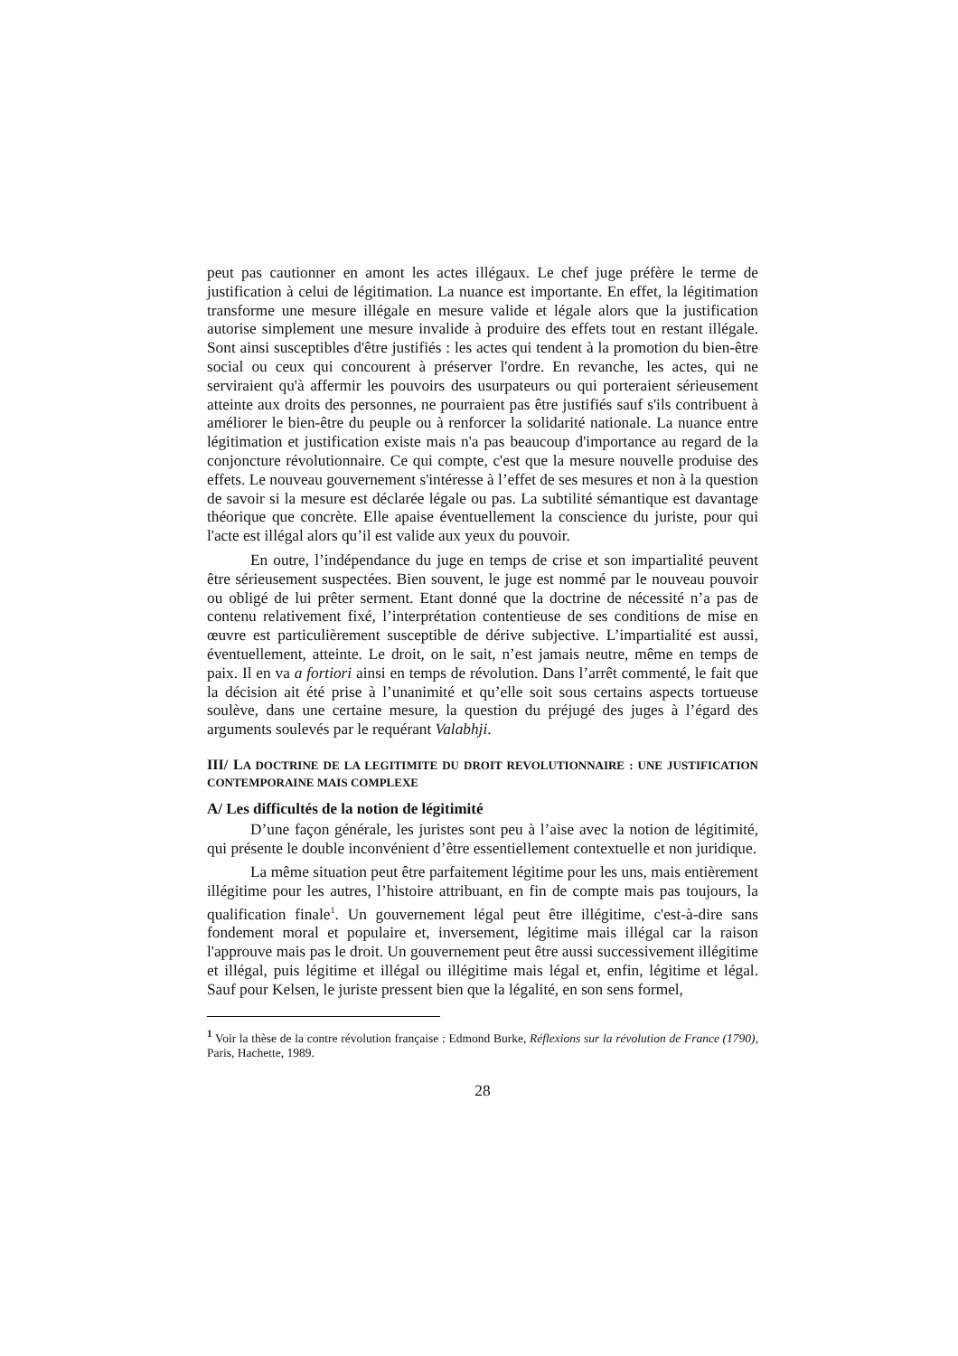peut pas cautionner en amont les actes illégaux. Le chef juge préfère le terme de justification à celui de légitimation. La nuance est importante. En effet, la légitimation transforme une mesure illégale en mesure valide et légale alors que la justification autorise simplement une mesure invalide à produire des effets tout en restant illégale. Sont ainsi susceptibles d'être justifiés : les actes qui tendent à la promotion du bien-être social ou ceux qui concourent à préserver l'ordre. En revanche, les actes, qui ne serviraient qu'à affermir les pouvoirs des usurpateurs ou qui porteraient sérieusement atteinte aux droits des personnes, ne pourraient pas être justifiés sauf s'ils contribuent à améliorer le bien-être du peuple ou à renforcer la solidarité nationale. La nuance entre légitimation et justification existe mais n'a pas beaucoup d'importance au regard de la conjoncture révolutionnaire. Ce qui compte, c'est que la mesure nouvelle produise des effets. Le nouveau gouvernement s'intéresse à l’effet de ses mesures et non à la question de savoir si la mesure est déclarée légale ou pas. La subtilité sémantique est davantage théorique que concrète. Elle apaise éventuellement la conscience du juriste, pour qui l'acte est illégal alors qu’il est valide aux yeux du pouvoir.
En outre, l’indépendance du juge en temps de crise et son impartialité peuvent être sérieusement suspectées. Bien souvent, le juge est nommé par le nouveau pouvoir ou obligé de lui prêter serment. Etant donné que la doctrine de nécessité n’a pas de contenu relativement fixé, l’interprétation contentieuse de ses conditions de mise en œuvre est particulièrement susceptible de dérive subjective. L’impartialité est aussi, éventuellement, atteinte. Le droit, on le sait, n’est jamais neutre, même en temps de paix. Il en va a fortiori ainsi en temps de révolution. Dans l’arrêt commenté, le fait que la décision ait été prise à l’unanimité et qu’elle soit sous certains aspects tortueuse soulève, dans une certaine mesure, la question du préjugé des juges à l’égard des arguments soulevés par le requérant Valabhji.
III/ LA DOCTRINE DE LA LEGITIMITE DU DROIT REVOLUTIONNAIRE : UNE JUSTIFICATION CONTEMPORAINE MAIS COMPLEXE
A/ Les difficultés de la notion de légitimité
D’une façon générale, les juristes sont peu à l’aise avec la notion de légitimité, qui présente le double inconvénient d’être essentiellement contextuelle et non juridique.
La même situation peut être parfaitement légitime pour les uns, mais entièrement illégitime pour les autres, l’histoire attribuant, en fin de compte mais pas toujours, la qualification finale<sup>1</sup>. Un gouvernement légal peut être illégitime, c'est-à-dire sans fondement moral et populaire et, inversement, légitime mais illégal car la raison l'approuve mais pas le droit. Un gouvernement peut être aussi successivement illégitime et illégal, puis légitime et illégal ou illégitime mais légal et, enfin, légitime et légal. Sauf pour Kelsen, le juriste pressent bien que la légalité, en son sens formel,
<sup>1</sup> Voir la thèse de la contre révolution française : Edmond Burke, Réflexions sur la révolution de France (1790), Paris, Hachette, 1989.
28